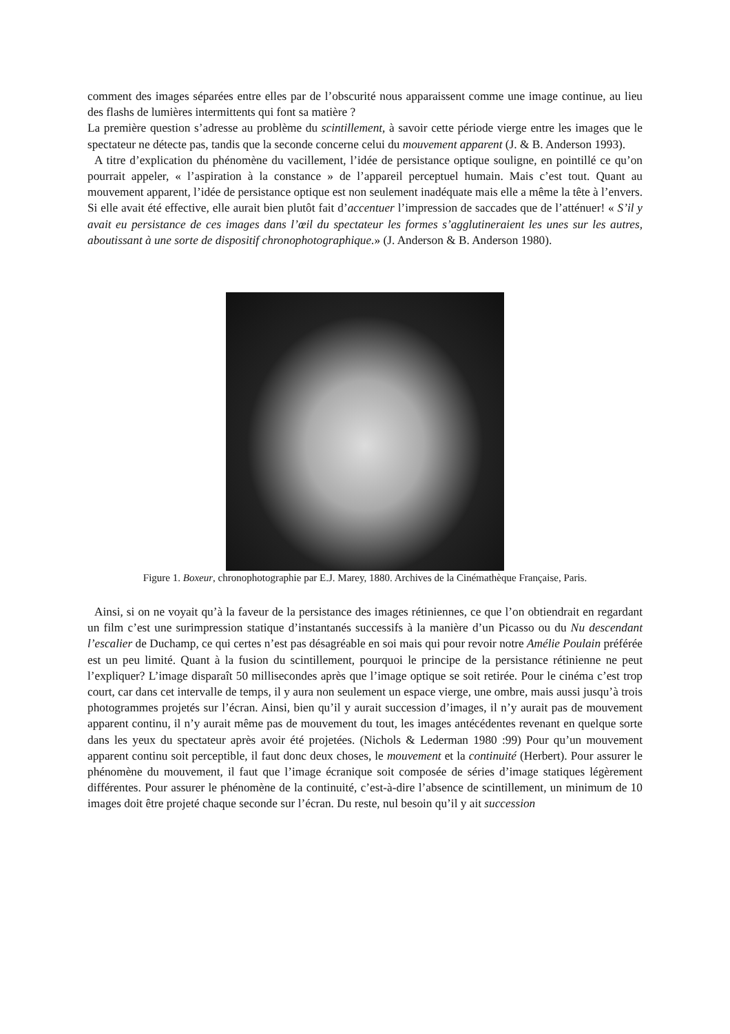comment des images séparées entre elles par de l’obscurité nous apparaissent comme une image continue, au lieu des flashs de lumières intermittents qui font sa matière ?
La première question s’adresse au problème du scintillement, à savoir cette période vierge entre les images que le spectateur ne détecte pas, tandis que la seconde concerne celui du mouvement apparent (J. & B. Anderson 1993).
A titre d’explication du phénomène du vacillement, l’idée de persistance optique souligne, en pointillé ce qu’on pourrait appeler, « l’aspiration à la constance » de l’appareil perceptuel humain. Mais c’est tout. Quant au mouvement apparent, l’idée de persistance optique est non seulement inadéquate mais elle a même la tête à l’envers. Si elle avait été effective, elle aurait bien plutôt fait d’accentuer l’impression de saccades que de l’atténuer! « S’il y avait eu persistance de ces images dans l’œil du spectateur les formes s’agglutineraient les unes sur les autres, aboutissant à une sorte de dispositif chronophotographique.» (J. Anderson & B. Anderson 1980).
Figure 1. Boxeur, chronophotographie par E.J. Marey, 1880. Archives de la Cinémathèque Française, Paris.
Ainsi, si on ne voyait qu’à la faveur de la persistance des images rétiniennes, ce que l’on obtiendrait en regardant un film c’est une surimpression statique d’instantanés successifs à la manière d’un Picasso ou du Nu descendant l’escalier de Duchamp, ce qui certes n’est pas désagréable en soi mais qui pour revoir notre Amélie Poulain préférée est un peu limité. Quant à la fusion du scintillement, pourquoi le principe de la persistance rétinienne ne peut l’expliquer? L’image disparaît 50 millisecondes après que l’image optique se soit retirée. Pour le cinéma c’est trop court, car dans cet intervalle de temps, il y aura non seulement un espace vierge, une ombre, mais aussi jusqu’à trois photogrammes projetés sur l’écran. Ainsi, bien qu’il y aurait succession d’images, il n’y aurait pas de mouvement apparent continu, il n’y aurait même pas de mouvement du tout, les images antécédentes revenant en quelque sorte dans les yeux du spectateur après avoir été projetées. (Nichols & Lederman 1980 :99) Pour qu’un mouvement apparent continu soit perceptible, il faut donc deux choses, le mouvement et la continuité (Herbert). Pour assurer le phénomène du mouvement, il faut que l’image écranique soit composée de séries d’image statiques légèrement différentes. Pour assurer le phénomène de la continuité, c’est-à-dire l’absence de scintillement, un minimum de 10 images doit être projeté chaque seconde sur l’écran. Du reste, nul besoin qu’il y ait succession